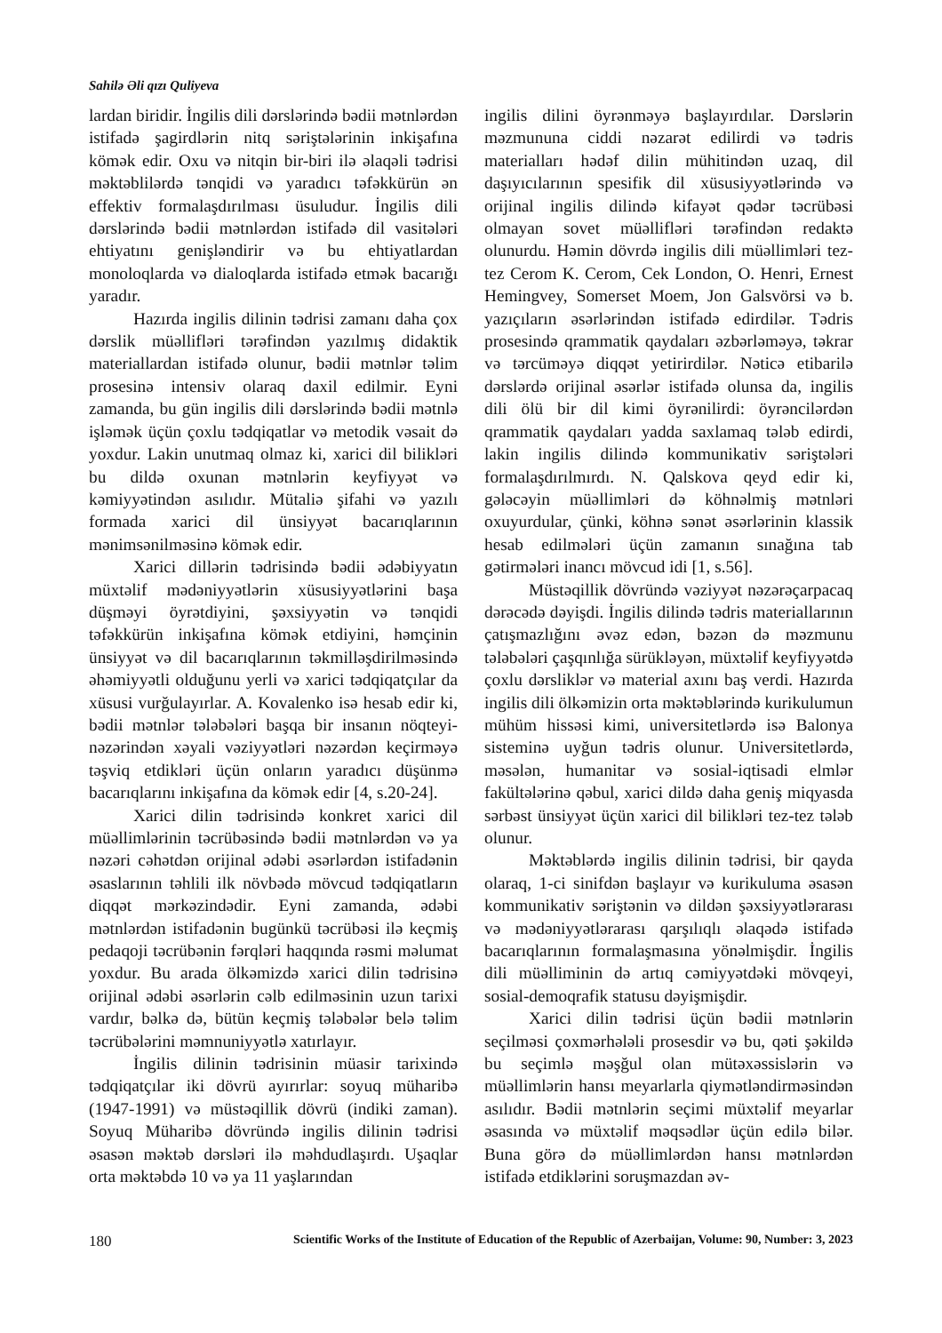Sahilə Əli qızı Quliyeva
lardan biridir. İngilis dili dərslərində bədii mətnlərdən istifadə şagirdlərin nitq səriştələrinin inkişafına kömək edir. Oxu və nitqin bir-biri ilə əlaqəli tədrisi məktəblilərdə tənqidi və yaradıcı təfəkkürün ən effektiv formalaşdırılması üsuludur. İngilis dili dərslərində bədii mətnlərdən istifadə dil vasitələri ehtiyatını genişləndirir və bu ehtiyatlardan monoloqlarda və dialoqlarda istifadə etmək bacarığı yaradır.
Hazırda ingilis dilinin tədrisi zamanı daha çox dərslik müəllifləri tərəfindən yazılmış didaktik materiallardan istifadə olunur, bədii mətnlər təlim prosesinə intensiv olaraq daxil edilmir. Eyni zamanda, bu gün ingilis dili dərslərində bədii mətnlə işləmək üçün çoxlu tədqiqatlar və metodik vəsait də yoxdur. Lakin unutmaq olmaz ki, xarici dil bilikləri bu dildə oxunan mətnlərin keyfiyyət və kəmiyyətindən asılıdır. Mütaliə şifahi və yazılı formada xarici dil ünsiyyət bacarıqlarının mənimsənilməsinə kömək edir.
Xarici dillərin tədrisində bədii ədəbiyyatın müxtəlif mədəniyyətlərin xüsusiyyətlərini başa düşməyi öyrətdiyini, şəxsiyyətin və tənqidi təfəkkürün inkişafına kömək etdiyini, həmçinin ünsiyyət və dil bacarıqlarının təkmilləşdirilməsində əhəmiyyətli olduğunu yerli və xarici tədqiqatçılar da xüsusi vurğulayırlar. A. Kovalenko isə hesab edir ki, bədii mətnlər tələbələri başqa bir insanın nöqteyi-nəzərindən xəyali vəziyyətləri nəzərdən keçirməyə təşviq etdikləri üçün onların yaradıcı düşünmə bacarıqlarını inkişafına da kömək edir [4, s.20-24].
Xarici dilin tədrisində konkret xarici dil müəllimlərinin təcrübəsində bədii mətnlərdən və ya nəzəri cəhətdən orijinal ədəbi əsərlərdən istifadənin əsaslarının təhlili ilk növbədə mövcud tədqiqatların diqqət mərkəzindədir. Eyni zamanda, ədəbi mətnlərdən istifadənin bugünkü təcrübəsi ilə keçmiş pedaqoji təcrübənin fərqləri haqqında rəsmi məlumat yoxdur. Bu arada ölkəmizdə xarici dilin tədrisinə orijinal ədəbi əsərlərin cəlb edilməsinin uzun tarixi vardır, bəlkə də, bütün keçmiş tələbələr belə təlim təcrübələrini məmnuniyyətlə xatırlayır.
İngilis dilinin tədrisinin müasir tarixində tədqiqatçılar iki dövrü ayırırlar: soyuq müharibə (1947-1991) və müstəqillik dövrü (indiki zaman). Soyuq Müharibə dövründə ingilis dilinin tədrisi əsasən məktəb dərsləri ilə məhdudlaşırdı. Uşaqlar orta məktəbdə 10 və ya 11 yaşlarından
ingilis dilini öyrənməyə başlayırdılar. Dərslərin məzmununa ciddi nəzarət edilirdi və tədris materialları hədəf dilin mühitindən uzaq, dil daşıyıcılarının spesifik dil xüsusiyyətlərində və orijinal ingilis dilində kifayət qədər təcrübəsi olmayan sovet müəllifləri tərəfindən redaktə olunurdu. Həmin dövrdə ingilis dili müəllimləri tez-tez Cerom K. Cerom, Cek London, O. Henri, Ernest Hemingvey, Somerset Moem, Jon Galsvörsi və b. yazıçıların əsərlərindən istifadə edirdilər. Tədris prosesində qrammatik qaydaları əzbərləməyə, təkrar və tərcüməyə diqqət yetirirdilər. Nəticə etibarilə dərslərdə orijinal əsərlər istifadə olunsa da, ingilis dili ölü bir dil kimi öyrənilirdi: öyrəncilərdən qrammatik qaydaları yadda saxlamaq tələb edirdi, lakin ingilis dilində kommunikativ səriştələri formalaşdırılmırdı. N. Qalskova qeyd edir ki, gələcəyin müəllimləri də köhnəlmiş mətnləri oxuyurdular, çünki, köhnə sənət əsərlərinin klassik hesab edilmələri üçün zamanın sınağına tab gətirmələri inancı mövcud idi [1, s.56].
Müstəqillik dövründə vəziyyət nəzərəçarpacaq dərəcədə dəyişdi. İngilis dilində tədris materiallarının çatışmazlığını əvəz edən, bəzən də məzmunu tələbələri çaşqınlığa sürükləyən, müxtəlif keyfiyyətdə çoxlu dərsliklər və material axını baş verdi. Hazırda ingilis dili ölkəmizin orta məktəblərində kurikulumun mühüm hissəsi kimi, universitetlərdə isə Balonya sisteminə uyğun tədris olunur. Universitetlərdə, məsələn, humanitar və sosial-iqtisadi elmlər fakültələrinə qəbul, xarici dildə daha geniş miqyasda sərbəst ünsiyyət üçün xarici dil bilikləri tez-tez tələb olunur.
Məktəblərdə ingilis dilinin tədrisi, bir qayda olaraq, 1-ci sinifdən başlayır və kurikuluma əsasən kommunikativ səriştənin və dildən şəxsiyyətlərarası və mədəniyyətlərarası qarşılıqlı əlaqədə istifadə bacarıqlarının formalaşmasına yönəlmişdir. İngilis dili müəlliminin də artıq cəmiyyətdəki mövqeyi, sosial-demoqrafik statusu dəyişmişdir.
Xarici dilin tədrisi üçün bədii mətnlərin seçilməsi çoxmərhələli prosesdir və bu, qəti şəkildə bu seçimlə məşğul olan mütəxəssislərin və müəllimlərin hansı meyarlarla qiymətləndirməsindən asılıdır. Bədii mətnlərin seçimi müxtəlif meyarlar əsasında və müxtəlif məqsədlər üçün edilə bilər. Buna görə də müəllimlərdən hansı mətnlərdən istifadə etdiklərini soruşmazdan əv-
180 Scientific Works of the Institute of Education of the Republic of Azerbaijan, Volume: 90, Number: 3, 2023